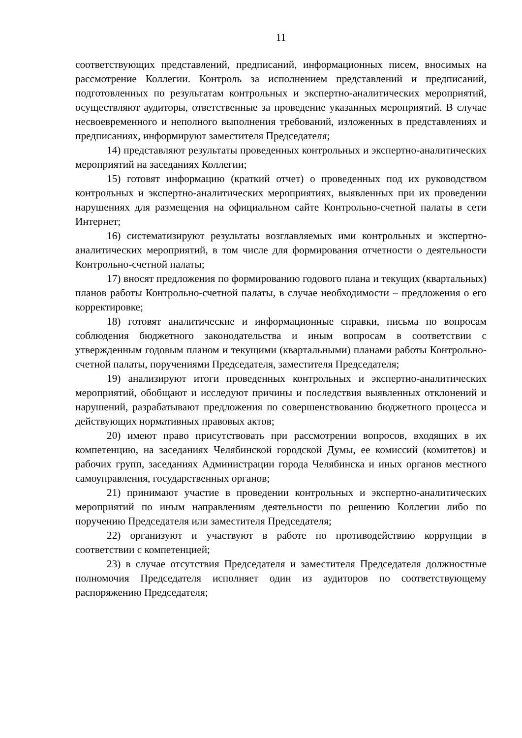11
соответствующих представлений, предписаний, информационных писем, вносимых на рассмотрение Коллегии. Контроль за исполнением представлений и предписаний, подготовленных по результатам контрольных и экспертно-аналитических мероприятий, осуществляют аудиторы, ответственные за проведение указанных мероприятий. В случае несвоевременного и неполного выполнения требований, изложенных в представлениях и предписаниях, информируют заместителя Председателя;
14) представляют результаты проведенных контрольных и экспертно-аналитических мероприятий на заседаниях Коллегии;
15) готовят информацию (краткий отчет) о проведенных под их руководством контрольных и экспертно-аналитических мероприятиях, выявленных при их проведении нарушениях для размещения на официальном сайте Контрольно-счетной палаты в сети Интернет;
16) систематизируют результаты возглавляемых ими контрольных и экспертно-аналитических мероприятий, в том числе для формирования отчетности о деятельности Контрольно-счетной палаты;
17) вносят предложения по формированию годового плана и текущих (квартальных) планов работы Контрольно-счетной палаты, в случае необходимости – предложения о его корректировке;
18) готовят аналитические и информационные справки, письма по вопросам соблюдения бюджетного законодательства и иным вопросам в соответствии с утвержденным годовым планом и текущими (квартальными) планами работы Контрольно-счетной палаты, поручениями Председателя, заместителя Председателя;
19) анализируют итоги проведенных контрольных и экспертно-аналитических мероприятий, обобщают и исследуют причины и последствия выявленных отклонений и нарушений, разрабатывают предложения по совершенствованию бюджетного процесса и действующих нормативных правовых актов;
20) имеют право присутствовать при рассмотрении вопросов, входящих в их компетенцию, на заседаниях Челябинской городской Думы, ее комиссий (комитетов) и рабочих групп, заседаниях Администрации города Челябинска и иных органов местного самоуправления, государственных органов;
21) принимают участие в проведении контрольных и экспертно-аналитических мероприятий по иным направлениям деятельности по решению Коллегии либо по поручению Председателя или заместителя Председателя;
22) организуют и участвуют в работе по противодействию коррупции в соответствии с компетенцией;
23) в случае отсутствия Председателя и заместителя Председателя должностные полномочия Председателя исполняет один из аудиторов по соответствующему распоряжению Председателя;